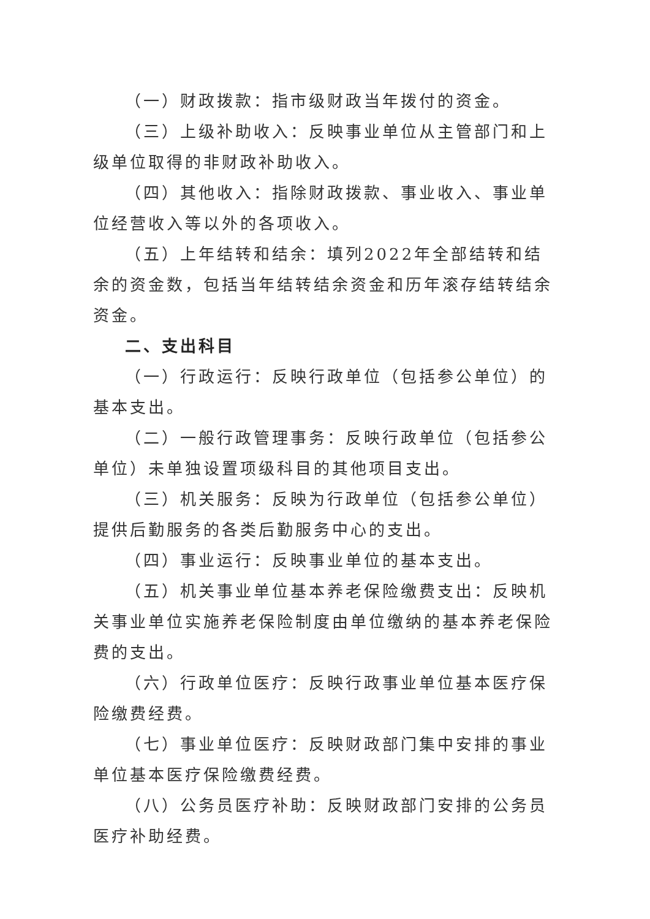（一）财政拨款：指市级财政当年拨付的资金。
（三）上级补助收入：反映事业单位从主管部门和上级单位取得的非财政补助收入。
（四）其他收入：指除财政拨款、事业收入、事业单位经营收入等以外的各项收入。
（五）上年结转和结余：填列2022年全部结转和结余的资金数，包括当年结转结余资金和历年滚存结转结余资金。
二、支出科目
（一）行政运行：反映行政单位（包括参公单位）的基本支出。
（二）一般行政管理事务：反映行政单位（包括参公单位）未单独设置项级科目的其他项目支出。
（三）机关服务：反映为行政单位（包括参公单位）提供后勤服务的各类后勤服务中心的支出。
（四）事业运行：反映事业单位的基本支出。
（五）机关事业单位基本养老保险缴费支出：反映机关事业单位实施养老保险制度由单位缴纳的基本养老保险费的支出。
（六）行政单位医疗：反映行政事业单位基本医疗保险缴费经费。
（七）事业单位医疗：反映财政部门集中安排的事业单位基本医疗保险缴费经费。
（八）公务员医疗补助：反映财政部门安排的公务员医疗补助经费。